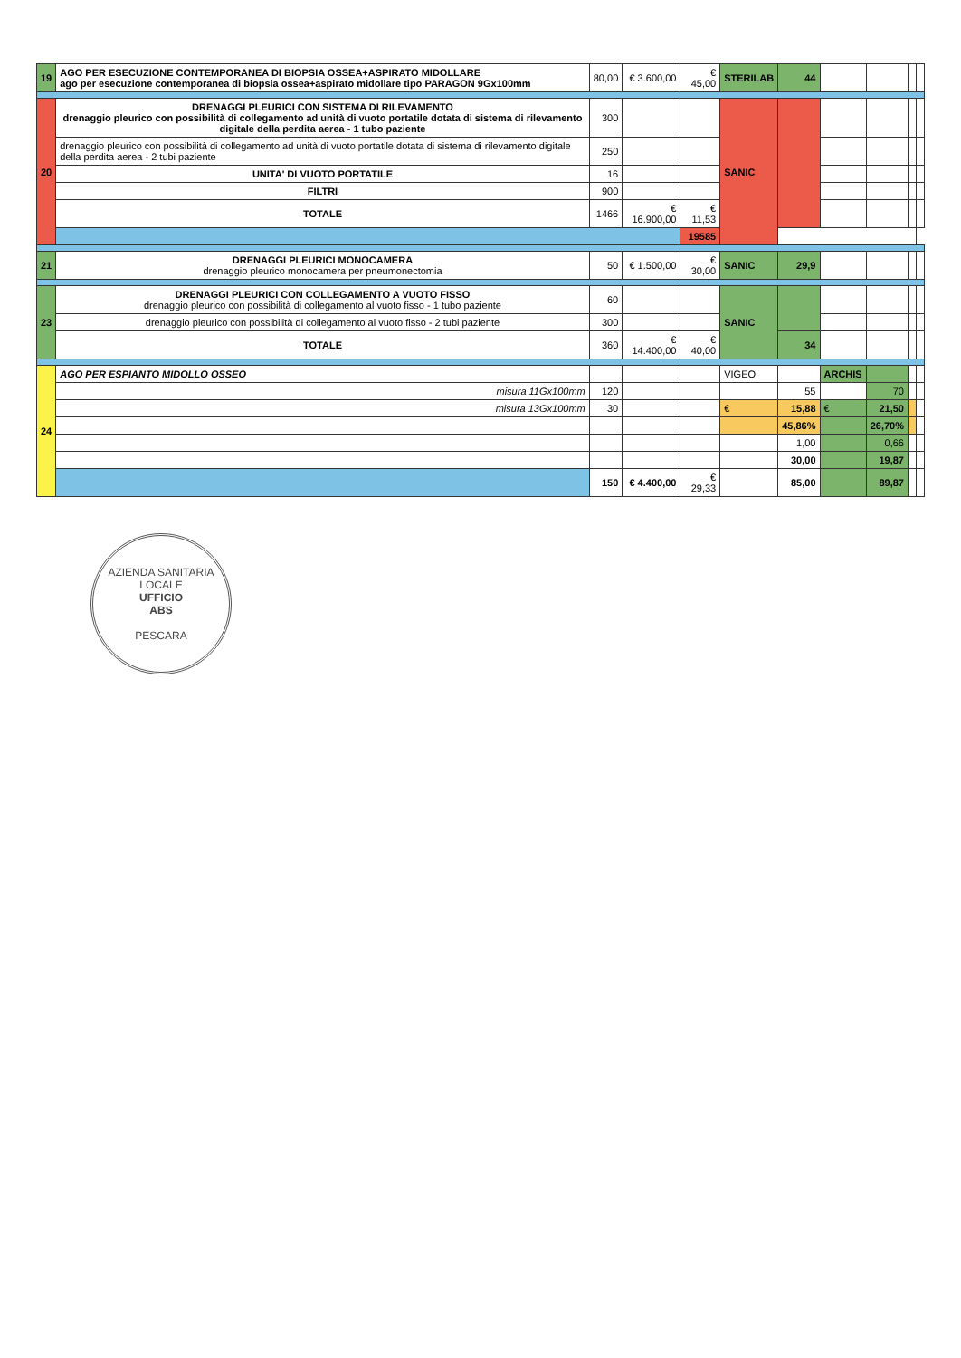| 19 | AGO PER ESECUZIONE CONTEMPORANEA DI BIOPSIA OSSEA+ASPIRATO MIDOLLARE ago per esecuzione contemporanea di biopsia ossea+aspirato midollare tipo PARAGON 9Gx100mm | 80,00 | € 3.600,00 | € 45,00 | STERILAB | 44 | | | | |
| 20 | DRENAGGI PLEURICI CON SISTEMA DI RILEVAMENTO drenaggio pleurico con possibilità di collegamento ad unità di vuoto portatile dotata di sistema di rilevamento digitale della perdita aerea - 1 tubo paziente | 300 | | | SANIC | | | | | |
| | drenaggio pleurico con possibilità di collegamento ad unità di vuoto portatile dotata di sistema di rilevamento digitale della perdita aerea - 2 tubi paziente | 250 | | | | | | | | |
| | UNITA' DI VUOTO PORTATILE | 16 | | | | | | | | |
| | FILTRI | 900 | | | | | | | | |
| | TOTALE | 1466 | € 16.900,00 | € 11,53 | | | | | | |
| | | | | 19585 | | | | | | |
| 21 | DRENAGGI PLEURICI MONOCAMERA drenaggio pleurico monocamera per pneumonectomia | 50 | € 1.500,00 | € 30,00 | SANIC | 29,9 | | | | |
| 23 | DRENAGGI PLEURICI CON COLLEGAMENTO A VUOTO FISSO drenaggio pleurico con possibilità di collegamento al vuoto fisso - 1 tubo paziente | 60 | | | SANIC | | | | | |
| | drenaggio pleurico con possibilità di collegamento al vuoto fisso - 2 tubi paziente | 300 | | | | | | | | |
| | TOTALE | 360 | € 14.400,00 | € 40,00 | | 34 | | | | |
| 24 | AGO PER ESPIANTO MIDOLLO OSSEO | | | | VIGEO | | ARCHIS | | | |
| | misura 11Gx100mm | 120 | | | | 55 | | 70 | | |
| | misura 13Gx100mm | 30 | | | € | 15,88 | € | 21,50 | | |
| | | | | | | 45,86% | | 26,70% | | |
| | | | | | | 1,00 | | 0,66 | | |
| | | | | | | 30,00 | | 19,87 | | |
| | | 150 | € 4.400,00 | € 29,33 | | 85,00 | | 89,87 | | |
AZIENDA SANITARIA LOCALE
UFFICIO
ABS
PESCARA